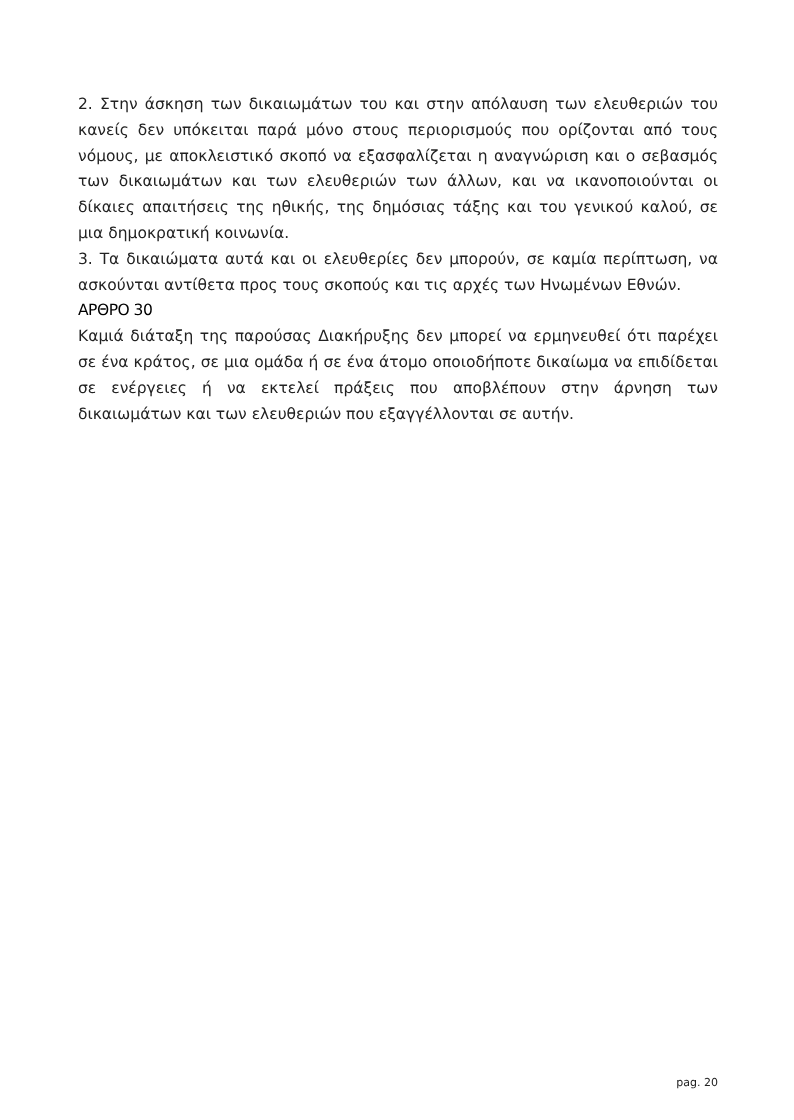2. Στην άσκηση των δικαιωμάτων του και στην απόλαυση των ελευθεριών του κανείς δεν υπόκειται παρά μόνο στους περιορισμούς που ορίζονται από τους νόμους, με αποκλειστικό σκοπό να εξασφαλίζεται η αναγνώριση και ο σεβασμός των δικαιωμάτων και των ελευθεριών των άλλων, και να ικανοποιούνται οι δίκαιες απαιτήσεις της ηθικής, της δημόσιας τάξης και του γενικού καλού, σε μια δημοκρατική κοινωνία.
3. Τα δικαιώματα αυτά και οι ελευθερίες δεν μπορούν, σε καμία περίπτωση, να ασκούνται αντίθετα προς τους σκοπούς και τις αρχές των Ηνωμένων Εθνών.
ΑΡΘΡΟ 30
Καμιά διάταξη της παρούσας Διακήρυξης δεν μπορεί να ερμηνευθεί ότι παρέχει σε ένα κράτος, σε μια ομάδα ή σε ένα άτομο οποιοδήποτε δικαίωμα να επιδίδεται σε ενέργειες ή να εκτελεί πράξεις που αποβλέπουν στην άρνηση των δικαιωμάτων και των ελευθεριών που εξαγγέλλονται σε αυτήν.
pag. 20